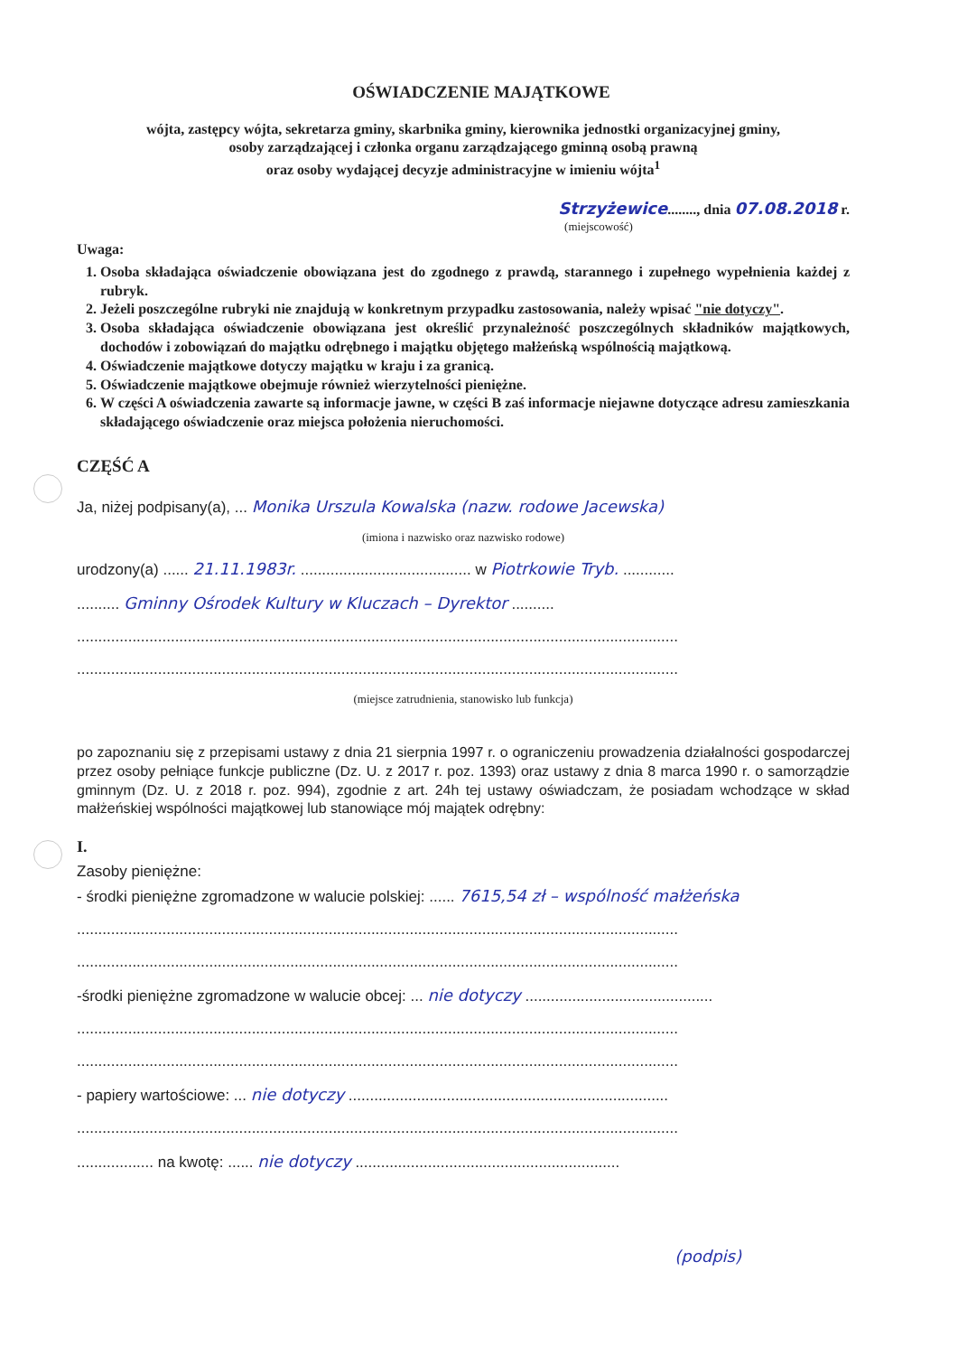OŚWIADCZENIE MAJĄTKOWE
wójta, zastępcy wójta, sekretarza gminy, skarbnika gminy, kierownika jednostki organizacyjnej gminy,
osoby zarządzającej i członka organu zarządzającego gminną osobą prawną
oraz osoby wydającej decyzje administracyjne w imieniu wójta<sup>1</sup>
Strzyżewice........, dnia 07.08.2018 r.
(miejscowość)
Uwaga:
1. Osoba składająca oświadczenie obowiązana jest do zgodnego z prawdą, starannego i zupełnego wypełnienia każdej z rubryk.
2. Jeżeli poszczególne rubryki nie znajdują w konkretnym przypadku zastosowania, należy wpisać "nie dotyczy".
3. Osoba składająca oświadczenie obowiązana jest określić przynależność poszczególnych składników majątkowych, dochodów i zobowiązań do majątku odrębnego i majątku objętego małżeńską wspólnością majątkową.
4. Oświadczenie majątkowe dotyczy majątku w kraju i za granicą.
5. Oświadczenie majątkowe obejmuje również wierzytelności pieniężne.
6. W części A oświadczenia zawarte są informacje jawne, w części B zaś informacje niejawne dotyczące adresu zamieszkania składającego oświadczenie oraz miejsca położenia nieruchomości.
CZĘŚĆ A
Ja, niżej podpisany(a), ... Monika Urszula Kowalska (nazw. rodowe Jacewska)
(imiona i nazwisko oraz nazwisko rodowe)
urodzony(a) ...... 21.11.1983r. ........................................ w Piotrkowie Tryb. ............
.......... Gminny Ośrodek Kultury w Kluczach – Dyrektor ..........
.............................................................................................................................................
.............................................................................................................................................
(miejsce zatrudnienia, stanowisko lub funkcja)
po zapoznaniu się z przepisami ustawy z dnia 21 sierpnia 1997 r. o ograniczeniu prowadzenia działalności gospodarczej przez osoby pełniące funkcje publiczne (Dz. U. z 2017 r. poz. 1393) oraz ustawy z dnia 8 marca 1990 r. o samorządzie gminnym (Dz. U. z 2018 r. poz. 994), zgodnie z art. 24h tej ustawy oświadczam, że posiadam wchodzące w skład małżeńskiej wspólności majątkowej lub stanowiące mój majątek odrębny:
I.
Zasoby pieniężne:
- środki pieniężne zgromadzone w walucie polskiej: ...... 7615,54 zł – wspólność małżeńska
.............................................................................................................................................
.............................................................................................................................................
-środki pieniężne zgromadzone w walucie obcej: ... nie dotyczy ............................................
.............................................................................................................................................
.............................................................................................................................................
- papiery wartościowe: ... nie dotyczy ...........................................................................
.............................................................................................................................................
.................. na kwotę: ...... nie dotyczy ..............................................................
(podpis)